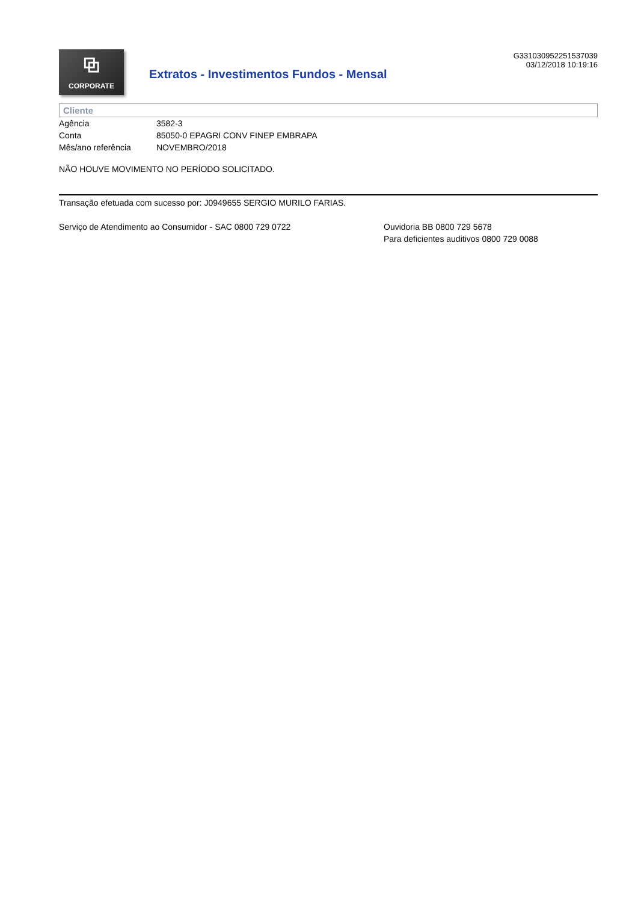⧉
CORPORATE
Extratos - Investimentos Fundos - Mensal
G331030952251537039
03/12/2018 10:19:16
Cliente
| Agência | 3582-3 |
| Conta | 85050-0 EPAGRI CONV FINEP EMBRAPA |
| Mês/ano referência | NOVEMBRO/2018 |
NÃO HOUVE MOVIMENTO NO PERÍODO SOLICITADO.
Transação efetuada com sucesso por: J0949655 SERGIO MURILO FARIAS.
Serviço de Atendimento ao Consumidor - SAC 0800 729 0722 Ouvidoria BB 0800 729 5678
Para deficientes auditivos 0800 729 0088